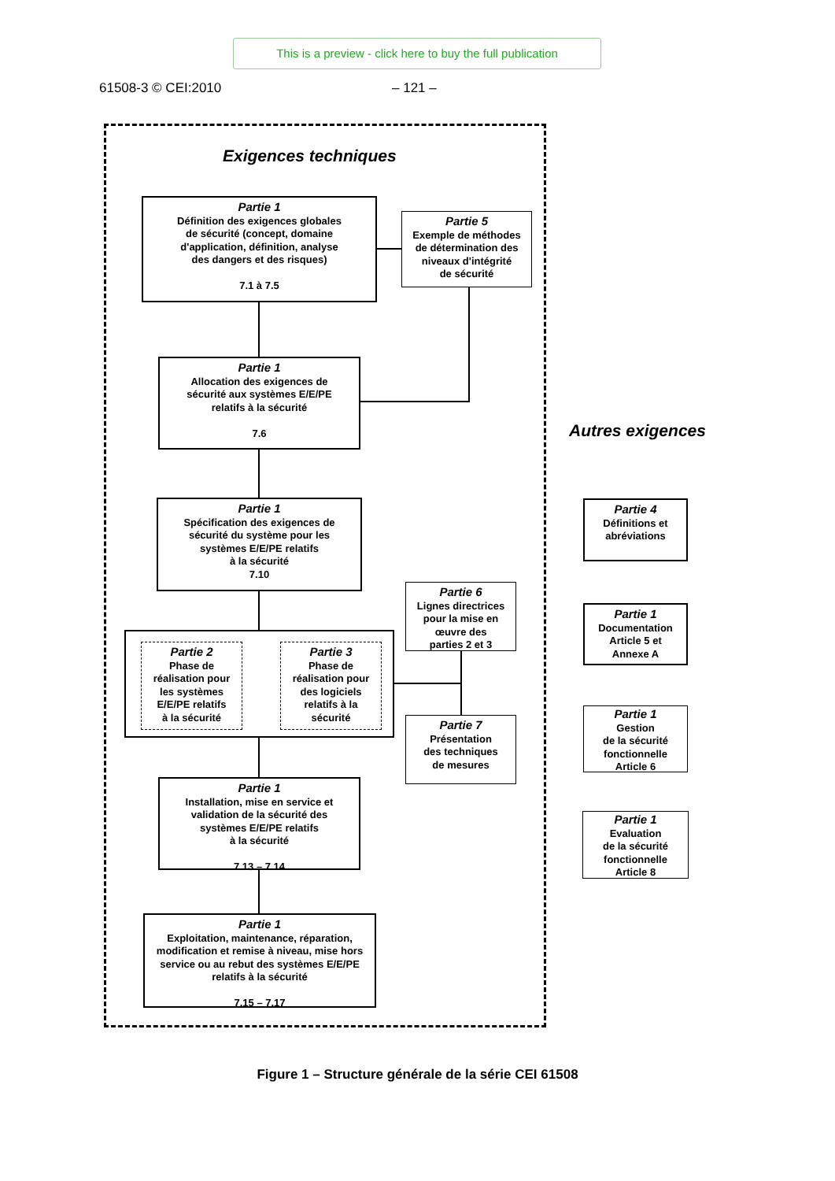This is a preview - click here to buy the full publication
61508-3 © CEI:2010 – 121 –
Exigences techniques
Autres exigences
Partie 1
Définition des exigences globales
de sécurité (concept, domaine
d'application, définition, analyse
des dangers et des risques)
7.1 à 7.5
Partie 5
Exemple de méthodes
de détermination des
niveaux d'intégrité
de sécurité
Partie 1
Allocation des exigences de
sécurité aux systèmes E/E/PE
relatifs à la sécurité
7.6
Partie 1
Spécification des exigences de
sécurité du système pour les
systèmes E/E/PE relatifs
à la sécurité
7.10
Partie 2
Phase de
réalisation pour
les systèmes
E/E/PE relatifs
à la sécurité
Partie 3
Phase de
réalisation pour
des logiciels
relatifs à la
sécurité
Partie 6
Lignes directrices
pour la mise en
œuvre des
parties 2 et 3
Partie 7
Présentation
des techniques
de mesures
Partie 1
Installation, mise en service et
validation de la sécurité des
systèmes E/E/PE relatifs
à la sécurité
7.13 – 7.14
Partie 1
Exploitation, maintenance, réparation,
modification et remise à niveau, mise hors
service ou au rebut des systèmes E/E/PE
relatifs à la sécurité
7.15 – 7.17
Partie 4
Définitions et
abréviations
Partie 1
Documentation
Article 5 et
Annexe A
Partie 1
Gestion
de la sécurité
fonctionnelle
Article 6
Partie 1
Evaluation
de la sécurité
fonctionnelle
Article 8
Figure 1 – Structure générale de la série CEI 61508